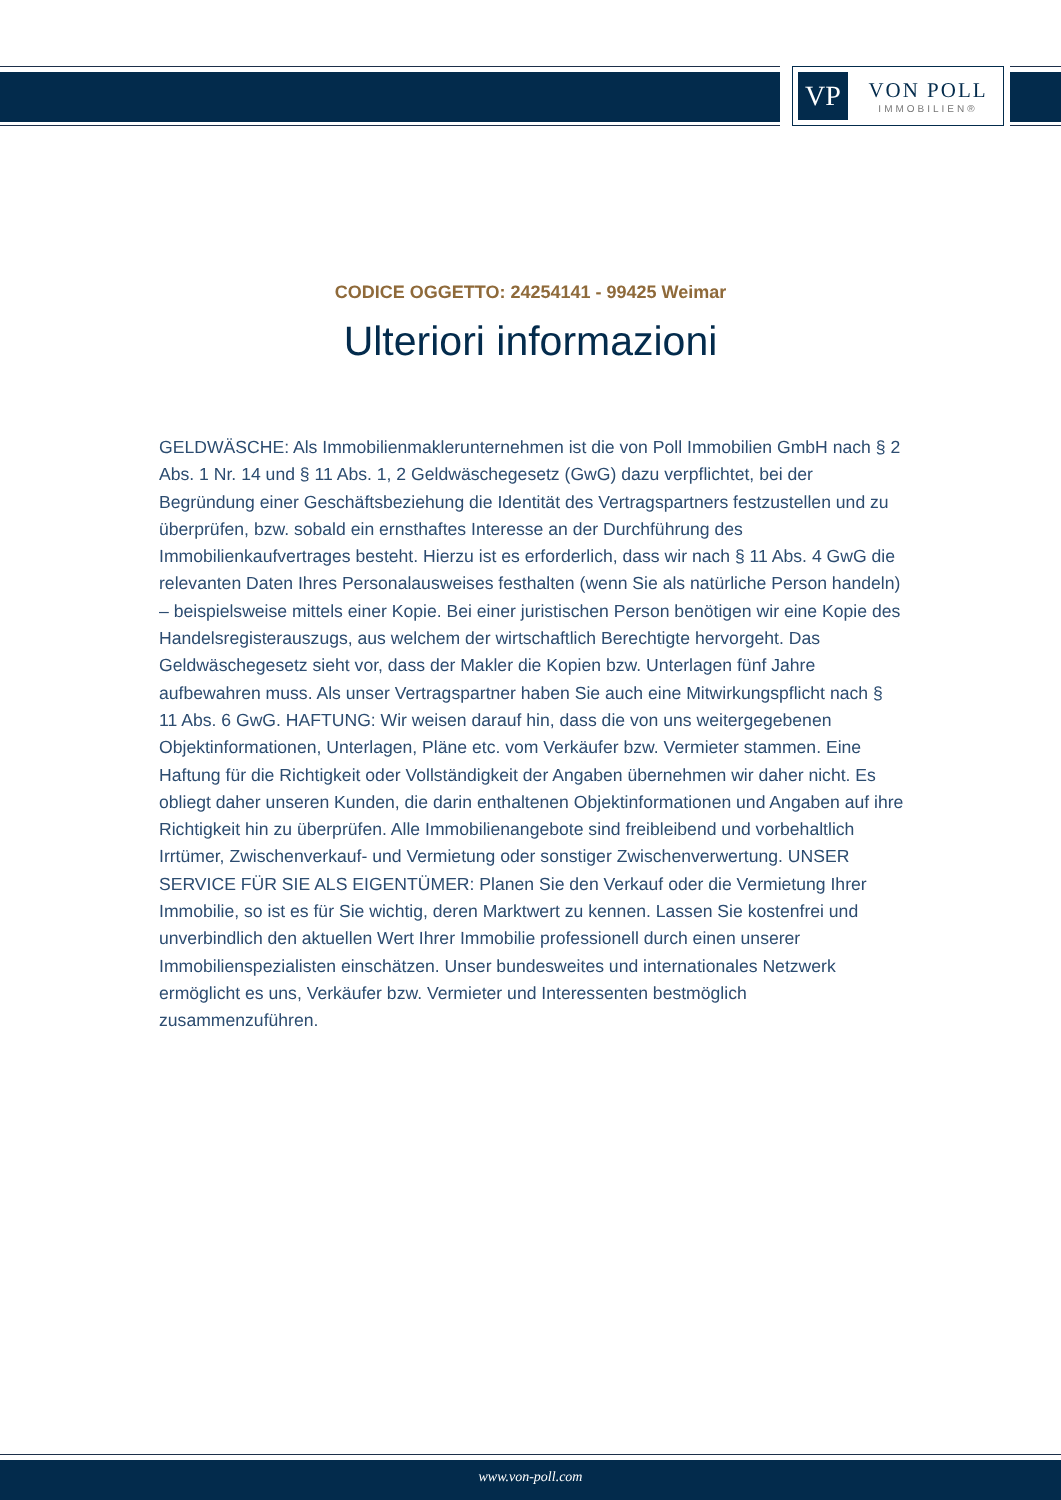VP
VON POLL
IMMOBILIEN®
CODICE OGGETTO: 24254141 - 99425 Weimar
Ulteriori informazioni
GELDWÄSCHE: Als Immobilienmaklerunternehmen ist die von Poll Immobilien GmbH nach § 2 Abs. 1 Nr. 14 und § 11 Abs. 1, 2 Geldwäschegesetz (GwG) dazu verpflichtet, bei der Begründung einer Geschäftsbeziehung die Identität des Vertragspartners festzustellen und zu überprüfen, bzw. sobald ein ernsthaftes Interesse an der Durchführung des Immobilienkaufvertrages besteht. Hierzu ist es erforderlich, dass wir nach § 11 Abs. 4 GwG die relevanten Daten Ihres Personalausweises festhalten (wenn Sie als natürliche Person handeln) – beispielsweise mittels einer Kopie. Bei einer juristischen Person benötigen wir eine Kopie des Handelsregisterauszugs, aus welchem der wirtschaftlich Berechtigte hervorgeht. Das Geldwäschegesetz sieht vor, dass der Makler die Kopien bzw. Unterlagen fünf Jahre aufbewahren muss. Als unser Vertragspartner haben Sie auch eine Mitwirkungspflicht nach § 11 Abs. 6 GwG. HAFTUNG: Wir weisen darauf hin, dass die von uns weitergegebenen Objektinformationen, Unterlagen, Pläne etc. vom Verkäufer bzw. Vermieter stammen. Eine Haftung für die Richtigkeit oder Vollständigkeit der Angaben übernehmen wir daher nicht. Es obliegt daher unseren Kunden, die darin enthaltenen Objektinformationen und Angaben auf ihre Richtigkeit hin zu überprüfen. Alle Immobilienangebote sind freibleibend und vorbehaltlich Irrtümer, Zwischenverkauf- und Vermietung oder sonstiger Zwischenverwertung. UNSER SERVICE FÜR SIE ALS EIGENTÜMER: Planen Sie den Verkauf oder die Vermietung Ihrer Immobilie, so ist es für Sie wichtig, deren Marktwert zu kennen. Lassen Sie kostenfrei und unverbindlich den aktuellen Wert Ihrer Immobilie professionell durch einen unserer Immobilienspezialisten einschätzen. Unser bundesweites und internationales Netzwerk ermöglicht es uns, Verkäufer bzw. Vermieter und Interessenten bestmöglich zusammenzuführen.
www.von-poll.com